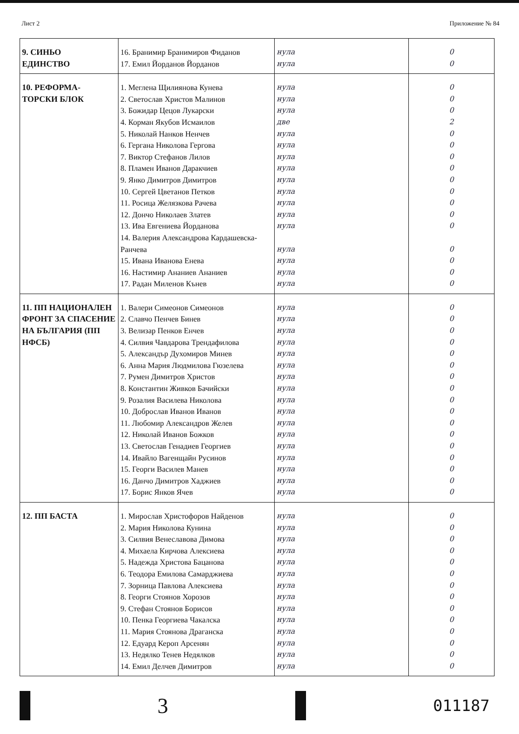Лист 2 Приложение № 84
| 9. СИНЬО ЕДИНСТВО | 16. Бранимир Бранимиров Фиданов 17. Емил Йорданов Йорданов | нула нула | 0 0 |
| 10. РЕФОРМА- ТОРСКИ БЛОК | 1. Меглена Щилиянова Кунева 2. Светослав Христов Малинов 3. Божидар Цецов Лукарски 4. Корман Якубов Исмаилов 5. Николай Нанков Ненчев 6. Гергана Николова Гергова 7. Виктор Стефанов Лилов 8. Пламен Иванов Даракчиев 9. Янко Димитров Димитров 10. Сергей Цветанов Петков 11. Росица Желязкова Рачева 12. Дончо Николаев Златев 13. Ива Евгениева Йорданова 14. Валерия Александрова Кардашевска- Ранчева 15. Ивана Иванова Енева 16. Настимир Ананиев Ананиев 17. Радан Миленов Кънев | нула нула нула две нула нула нула нула нула нула нула нула нула нула нула нула нула | 0 0 0 2 0 0 0 0 0 0 0 0 0 0 0 0 0 |
| 11. ПП НАЦИОНАЛЕН ФРОНТ ЗА СПАСЕНИЕ НА БЪЛГАРИЯ (ПП НФСБ) | 1. Валери Симеонов Симеонов 2. Славчо Пенчев Бинев 3. Велизар Пенков Енчев 4. Силвия Чавдарова Трендафилова 5. Александър Духомиров Минев 6. Анна Мария Людмилова Гюзелева 7. Румен Димитров Христов 8. Константин Живков Бачийски 9. Розалия Василева Николова 10. Доброслав Иванов Иванов 11. Любомир Александров Желев 12. Николай Иванов Божков 13. Светослав Генадиев Георгиев 14. Ивайло Вагенщайн Русинов 15. Георги Василев Манев 16. Данчо Димитров Хаджиев 17. Борис Янков Ячев | нула нула нула нула нула нула нула нула нула нула нула нула нула нула нула нула нула | 0 0 0 0 0 0 0 0 0 0 0 0 0 0 0 0 0 |
| 12. ПП БАСТА | 1. Мирослав Христофоров Найденов 2. Мария Николова Кунина 3. Силвия Венеславова Димова 4. Михаела Кирчова Алексиева 5. Надежда Христова Бацанова 6. Теодора Емилова Самарджиева 7. Зорница Павлова Алексиева 8. Георги Стоянов Хорозов 9. Стефан Стоянов Борисов 10. Пенка Георгиева Чакалска 11. Мария Стоянова Драганска 12. Едуард Кероп Арсенян 13. Недялко Тенев Недялков 14. Емил Делчев Димитров | нула нула нула нула нула нула нула нула нула нула нула нула нула нула | 0 0 0 0 0 0 0 0 0 0 0 0 0 0 |
3
011187